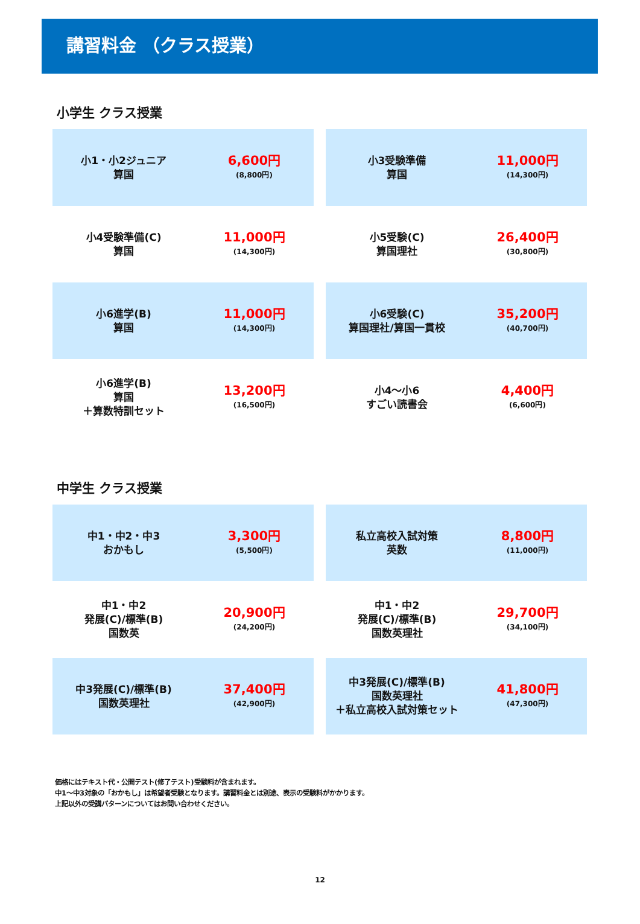講習料金 （クラス授業）
小学生 クラス授業
| 小1・小2ジュニア 算国 6,600円 (8,800円) | 小3受験準備 算国 11,000円 (14,300円) |
| 小4受験準備(C) 算国 11,000円 (14,300円) | 小5受験(C) 算国理社 26,400円 (30,800円) |
| 小6進学(B) 算国 11,000円 (14,300円) | 小6受験(C) 算国理社/算国一貫校 35,200円 (40,700円) |
| 小6進学(B) 算国 ＋算数特訓セット 13,200円 (16,500円) | 小4～小6 すごい読書会 4,400円 (6,600円) |
中学生 クラス授業
| 中1・中2・中3 おかもし 3,300円 (5,500円) | 私立高校入試対策 英数 8,800円 (11,000円) |
| 中1・中2 発展(C)/標準(B) 国数英 20,900円 (24,200円) | 中1・中2 発展(C)/標準(B) 国数英理社 29,700円 (34,100円) |
| 中3発展(C)/標準(B) 国数英理社 37,400円 (42,900円) | 中3発展(C)/標準(B) 国数英理社 ＋私立高校入試対策セット 41,800円 (47,300円) |
価格にはテキスト代・公開テスト(修了テスト)受験料が含まれます。
中1～中3対象の「おかもし」は希望者受験となります。講習料金とは別途、表示の受験料がかかります。
上記以外の受講パターンについてはお問い合わせください。
12